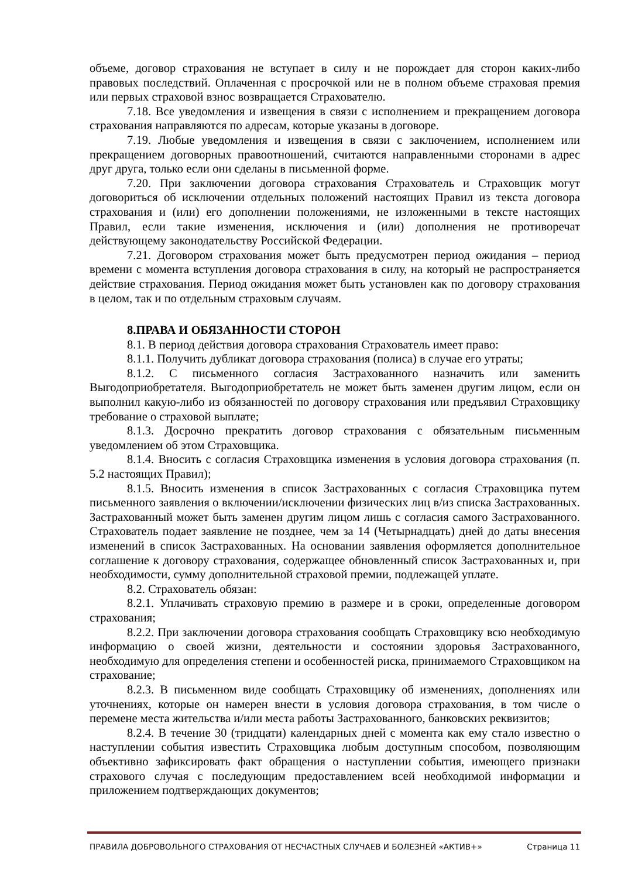объеме, договор страхования не вступает в силу и не порождает для сторон каких-либо правовых последствий. Оплаченная с просрочкой или не в полном объеме страховая премия или первых страховой взнос возвращается Страхователю.
7.18. Все уведомления и извещения в связи с исполнением и прекращением договора страхования направляются по адресам, которые указаны в договоре.
7.19. Любые уведомления и извещения в связи с заключением, исполнением или прекращением договорных правоотношений, считаются направленными сторонами в адрес друг друга, только если они сделаны в письменной форме.
7.20. При заключении договора страхования Страхователь и Страховщик могут договориться об исключении отдельных положений настоящих Правил из текста договора страхования и (или) его дополнении положениями, не изложенными в тексте настоящих Правил, если такие изменения, исключения и (или) дополнения не противоречат действующему законодательству Российской Федерации.
7.21. Договором страхования может быть предусмотрен период ожидания – период времени с момента вступления договора страхования в силу, на который не распространяется действие страхования. Период ожидания может быть установлен как по договору страхования в целом, так и по отдельным страховым случаям.
8.ПРАВА И ОБЯЗАННОСТИ СТОРОН
8.1. В период действия договора страхования Страхователь имеет право:
8.1.1. Получить дубликат договора страхования (полиса) в случае его утраты;
8.1.2. С письменного согласия Застрахованного назначить или заменить Выгодоприобретателя. Выгодоприобретатель не может быть заменен другим лицом, если он выполнил какую-либо из обязанностей по договору страхования или предъявил Страховщику требование о страховой выплате;
8.1.3. Досрочно прекратить договор страхования с обязательным письменным уведомлением об этом Страховщика.
8.1.4. Вносить с согласия Страховщика изменения в условия договора страхования (п. 5.2 настоящих Правил);
8.1.5. Вносить изменения в список Застрахованных с согласия Страховщика путем письменного заявления о включении/исключении физических лиц в/из списка Застрахованных. Застрахованный может быть заменен другим лицом лишь с согласия самого Застрахованного. Страхователь подает заявление не позднее, чем за 14 (Четырнадцать) дней до даты внесения изменений в список Застрахованных. На основании заявления оформляется дополнительное соглашение к договору страхования, содержащее обновленный список Застрахованных и, при необходимости, сумму дополнительной страховой премии, подлежащей уплате.
8.2. Страхователь обязан:
8.2.1. Уплачивать страховую премию в размере и в сроки, определенные договором страхования;
8.2.2. При заключении договора страхования сообщать Страховщику всю необходимую информацию о своей жизни, деятельности и состоянии здоровья Застрахованного, необходимую для определения степени и особенностей риска, принимаемого Страховщиком на страхование;
8.2.3. В письменном виде сообщать Страховщику об изменениях, дополнениях или уточнениях, которые он намерен внести в условия договора страхования, в том числе о перемене места жительства и/или места работы Застрахованного, банковских реквизитов;
8.2.4. В течение 30 (тридцати) календарных дней с момента как ему стало известно о наступлении события известить Страховщика любым доступным способом, позволяющим объективно зафиксировать факт обращения о наступлении события, имеющего признаки страхового случая с последующим предоставлением всей необходимой информации и приложением подтверждающих документов;
ПРАВИЛА ДОБРОВОЛЬНОГО СТРАХОВАНИЯ ОТ НЕСЧАСТНЫХ СЛУЧАЕВ И БОЛЕЗНЕЙ «АКТИВ+» Страница 11